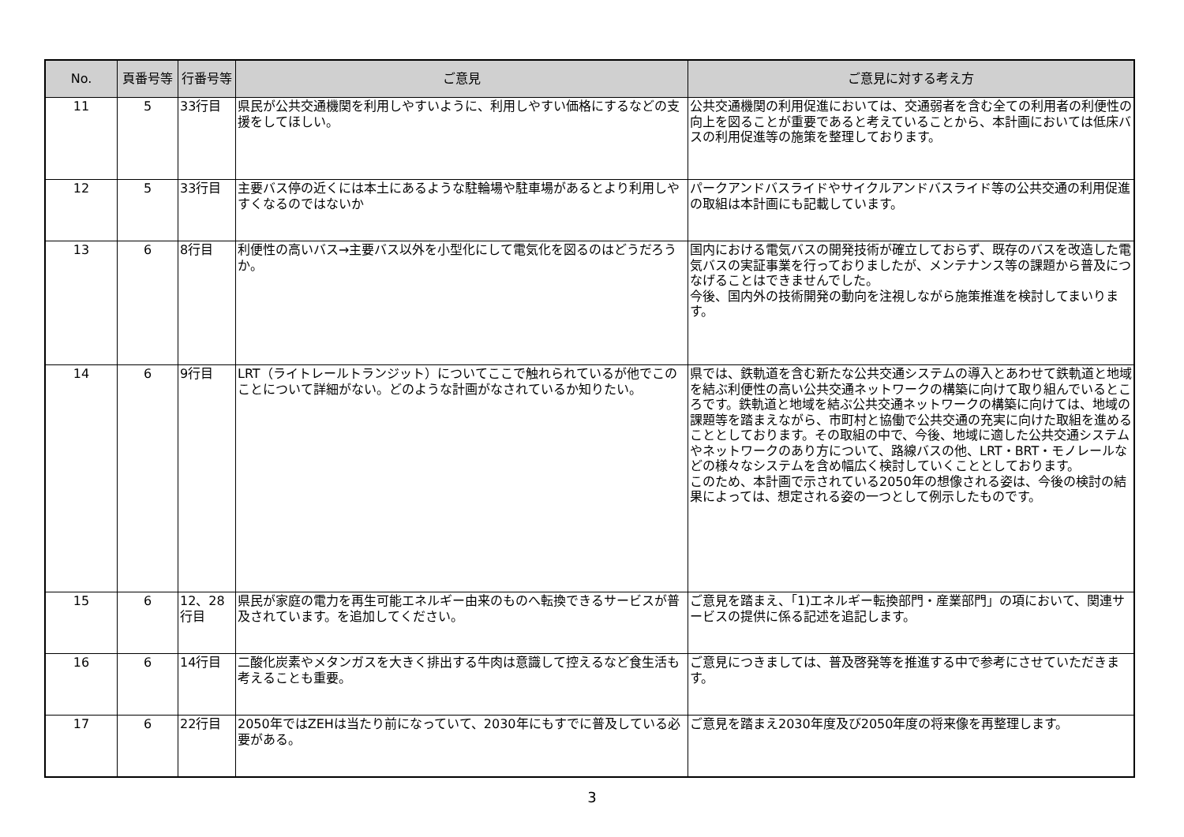| No. | 頁番号等 | 行番号等 | ご意見 | ご意見に対する考え方 |
| --- | --- | --- | --- | --- |
| 11 | 5 | 33行目 | 県民が公共交通機関を利用しやすいように、利用しやすい価格にするなどの支援をしてほしい。 | 公共交通機関の利用促進においては、交通弱者を含む全ての利用者の利便性の向上を図ることが重要であると考えていることから、本計画においては低床バスの利用促進等の施策を整理しております。 |
| 12 | 5 | 33行目 | 主要バス停の近くには本土にあるような駐輪場や駐車場があるとより利用しやすくなるのではないか | パークアンドバスライドやサイクルアンドバスライド等の公共交通の利用促進の取組は本計画にも記載しています。 |
| 13 | 6 | 8行目 | 利便性の高いバス→主要バス以外を小型化にして電気化を図るのはどうだろうか。 | 国内における電気バスの開発技術が確立しておらず、既存のバスを改造した電気バスの実証事業を行っておりましたが、メンテナンス等の課題から普及につなげることはできませんでした。 今後、国内外の技術開発の動向を注視しながら施策推進を検討してまいります。 |
| 14 | 6 | 9行目 | LRT（ライトレールトランジット）についてここで触れられているが他でこのことについて詳細がない。どのような計画がなされているか知りたい。 | 県では、鉄軌道を含む新たな公共交通システムの導入とあわせて鉄軌道と地域を結ぶ利便性の高い公共交通ネットワークの構築に向けて取り組んでいるところです。鉄軌道と地域を結ぶ公共交通ネットワークの構築に向けては、地域の課題等を踏まえながら、市町村と協働で公共交通の充実に向けた取組を進めることとしております。その取組の中で、今後、地域に適した公共交通システムやネットワークのあり方について、路線バスの他、LRT・BRT・モノレールなどの様々なシステムを含め幅広く検討していくこととしております。 このため、本計画で示されている2050年の想像される姿は、今後の検討の結果によっては、想定される姿の一つとして例示したものです。 |
| 15 | 6 | 12、28行目 | 県民が家庭の電力を再生可能エネルギー由来のものへ転換できるサービスが普及されています。を追加してください。 | ご意見を踏まえ、「1)エネルギー転換部門・産業部門」の項において、関連サービスの提供に係る記述を追記します。 |
| 16 | 6 | 14行目 | 二酸化炭素やメタンガスを大きく排出する牛肉は意識して控えるなど食生活も考えることも重要。 | ご意見につきましては、普及啓発等を推進する中で参考にさせていただきます。 |
| 17 | 6 | 22行目 | 2050年ではZEHは当たり前になっていて、2030年にもすでに普及している必要がある。 | ご意見を踏まえ2030年度及び2050年度の将来像を再整理します。 |
3